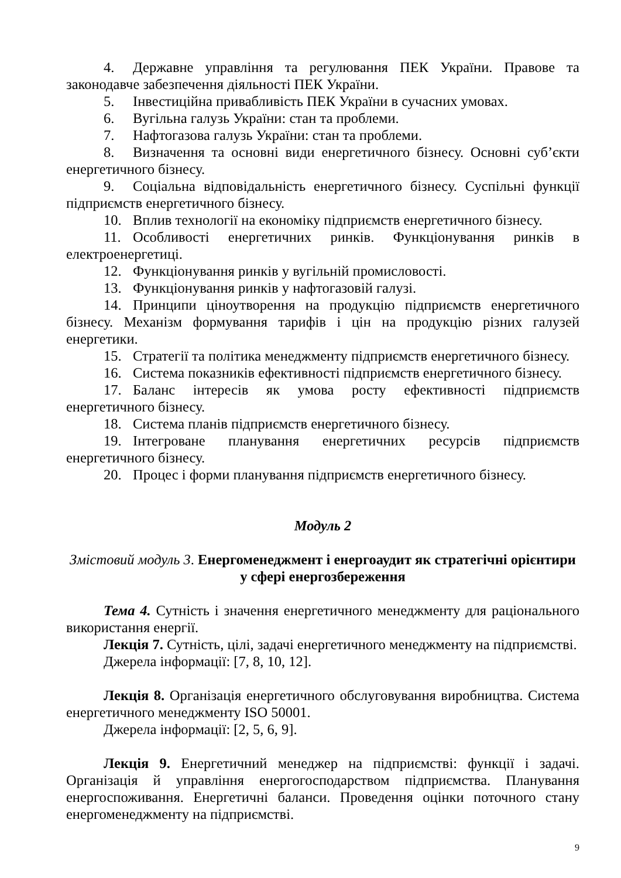4. Державне управління та регулювання ПЕК України. Правове та законодавче забезпечення діяльності ПЕК України.
5. Інвестиційна привабливість ПЕК України в сучасних умовах.
6. Вугільна галузь України: стан та проблеми.
7. Нафтогазова галузь України: стан та проблеми.
8. Визначення та основні види енергетичного бізнесу. Основні суб’єкти енергетичного бізнесу.
9. Соціальна відповідальність енергетичного бізнесу. Суспільні функції підприємств енергетичного бізнесу.
10. Вплив технології на економіку підприємств енергетичного бізнесу.
11. Особливості енергетичних ринків. Функціонування ринків в електроенергетиці.
12. Функціонування ринків у вугільній промисловості.
13. Функціонування ринків у нафтогазовій галузі.
14. Принципи ціноутворення на продукцію підприємств енергетичного бізнесу. Механізм формування тарифів і цін на продукцію різних галузей енергетики.
15. Стратегії та політика менеджменту підприємств енергетичного бізнесу.
16. Система показників ефективності підприємств енергетичного бізнесу.
17. Баланс інтересів як умова росту ефективності підприємств енергетичного бізнесу.
18. Система планів підприємств енергетичного бізнесу.
19. Інтегроване планування енергетичних ресурсів підприємств енергетичного бізнесу.
20. Процес і форми планування підприємств енергетичного бізнесу.
Модуль 2
Змістовий модуль 3. Енергоменеджмент і енергоаудит як стратегічні орієнтири у сфері енергозбереження
Тема 4. Сутність і значення енергетичного менеджменту для раціонального використання енергії.
Лекція 7. Сутність, цілі, задачі енергетичного менеджменту на підприємстві.
Джерела інформації: [7, 8, 10, 12].
Лекція 8. Організація енергетичного обслуговування виробництва. Система енергетичного менеджменту ISO 50001.
Джерела інформації: [2, 5, 6, 9].
Лекція 9. Енергетичний менеджер на підприємстві: функції і задачі. Організація й управління енергогосподарством підприємства. Планування енергоспоживання. Енергетичні баланси. Проведення оцінки поточного стану енергоменеджменту на підприємстві.
9